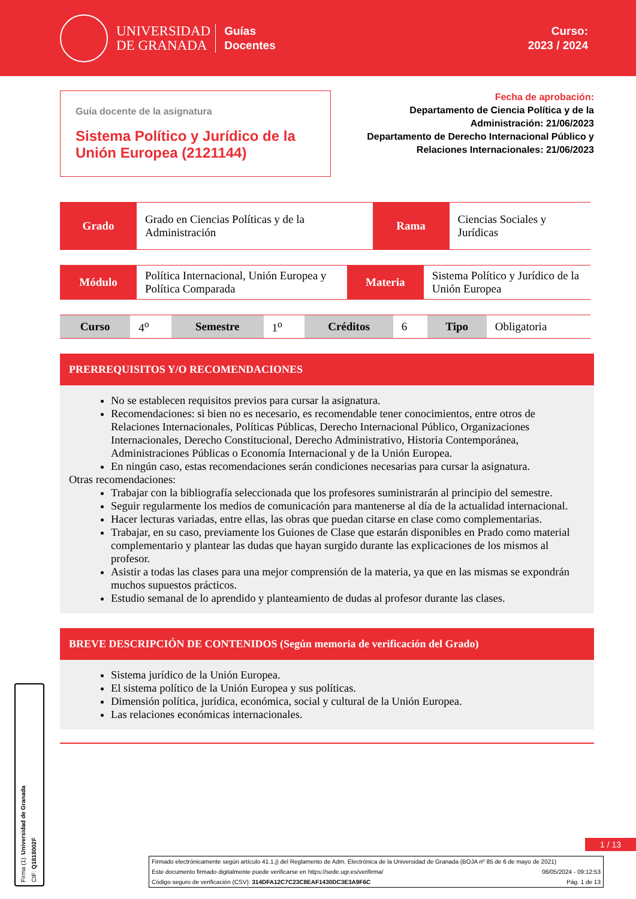UNIVERSIDAD
DE GRANADA
Guías
Docentes
Curso:
2023 / 2024
Guía docente de la asignatura
Sistema Político y Jurídico de la Unión Europea (2121144)
Fecha de aprobación:
Departamento de Ciencia Política y de la Administración: 21/06/2023
Departamento de Derecho Internacional Público y Relaciones Internacionales: 21/06/2023
| Grado | Grado en Ciencias Políticas y de la Administración | Rama | Ciencias Sociales y Jurídicas |
| Módulo | Política Internacional, Unión Europea y Política Comparada | Materia | Sistema Político y Jurídico de la Unión Europea |
| Curso | 4<sup>o</sup> | Semestre | 1<sup>o</sup> | Créditos | 6 | Tipo | Obligatoria |
PRERREQUISITOS Y/O RECOMENDACIONES
No se establecen requisitos previos para cursar la asignatura.
Recomendaciones: si bien no es necesario, es recomendable tener conocimientos, entre otros de Relaciones Internacionales, Políticas Públicas, Derecho Internacional Público, Organizaciones Internacionales, Derecho Constitucional, Derecho Administrativo, Historia Contemporánea, Administraciones Públicas o Economía Internacional y de la Unión Europea.
En ningún caso, estas recomendaciones serán condiciones necesarias para cursar la asignatura.
Otras recomendaciones:
Trabajar con la bibliografía seleccionada que los profesores suministrarán al principio del semestre.
Seguir regularmente los medios de comunicación para mantenerse al día de la actualidad internacional.
Hacer lecturas variadas, entre ellas, las obras que puedan citarse en clase como complementarias.
Trabajar, en su caso, previamente los Guiones de Clase que estarán disponibles en Prado como material complementario y plantear las dudas que hayan surgido durante las explicaciones de los mismos al profesor.
Asistir a todas las clases para una mejor comprensión de la materia, ya que en las mismas se expondrán muchos supuestos prácticos.
Estudio semanal de lo aprendido y planteamiento de dudas al profesor durante las clases.
BREVE DESCRIPCIÓN DE CONTENIDOS (Según memoria de verificación del Grado)
Sistema jurídico de la Unión Europea.
El sistema político de la Unión Europea y sus políticas.
Dimensión política, jurídica, económica, social y cultural de la Unión Europea.
Las relaciones económicas internacionales.
Firma (1): Universidad de Granada
CIF: Q1818002F
1 / 13
Firmado electrónicamente según artículo 41.1.j) del Reglamento de Adm. Electrónica de la Universidad de Granada (BOJA nº 85 de 6 de mayo de 2021)
Este documento firmado digitalmente puede verificarse en https://sede.ugr.es/verifirma/ 06/05/2024 - 09:12:53
Código seguro de verificación (CSV): 314DFA12C7C23C8EAF1430DC3E3A9F6C Pág. 1 de 13